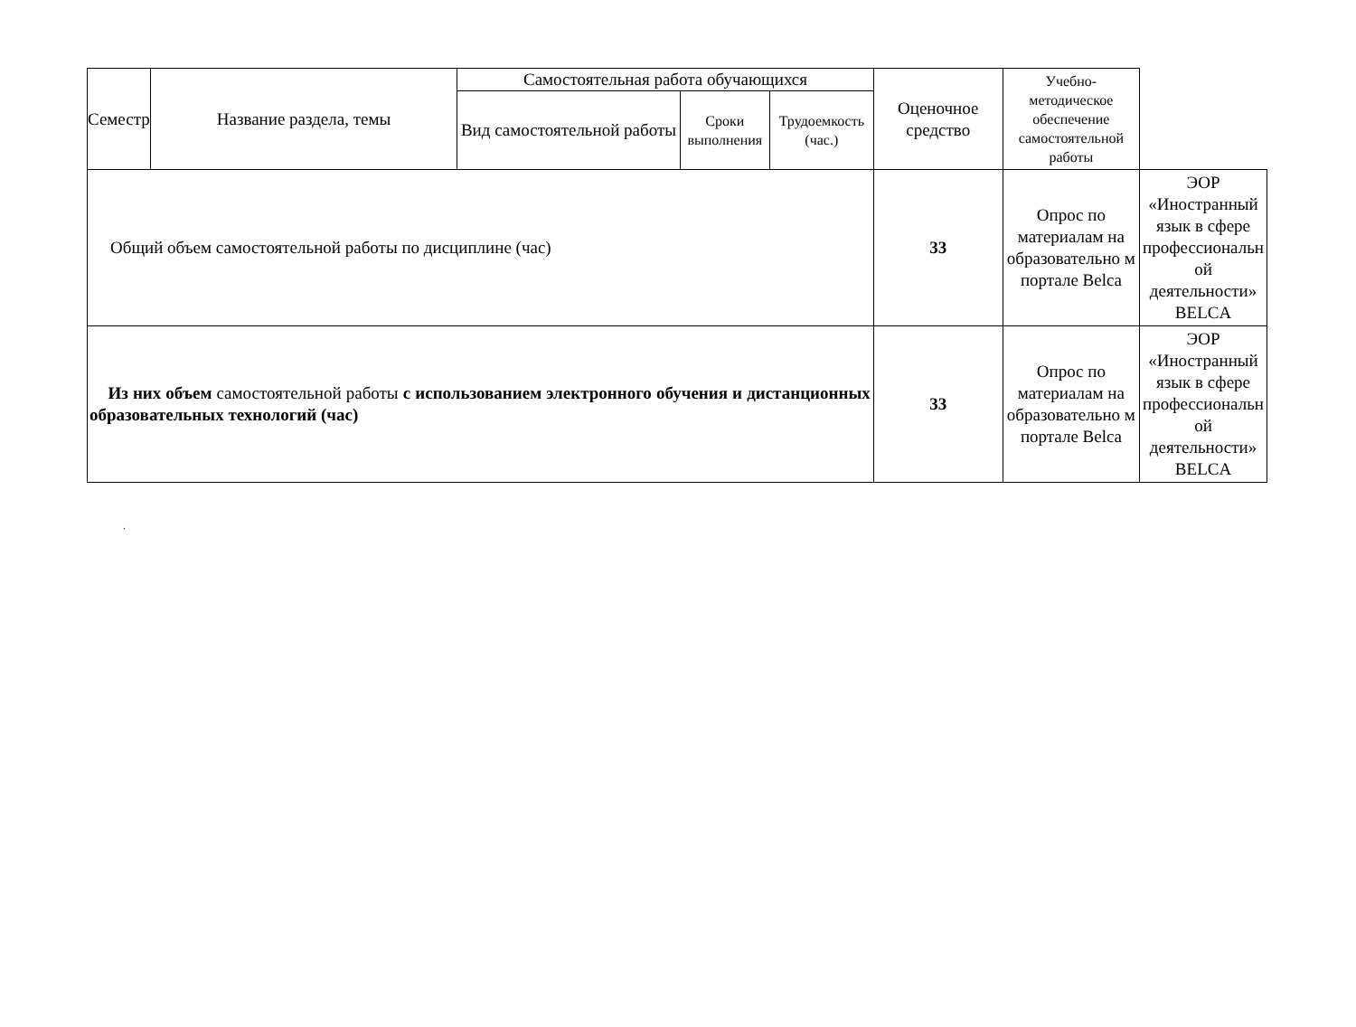| Семестр | Название раздела, темы | Самостоятельная работа обучающихся | | | Оценочное средство | Учебно-методическое обеспечение самостоятельной работы | |
| --- | --- | --- | --- | --- | --- | --- | --- |
| | | Вид самостоятельной работы | Сроки выполнения | Трудоемкость (час.) | | | |
| Общий объем самостоятельной работы по дисциплине (час) | | | | | 33 | Опрос по материалам на образовательно м портале Belca | ЭОР «Иностранный язык в сфере профессиональн ой деятельности» BELCA |
| Из них объем самостоятельной работы с использованием электронного обучения и дистанционных образовательных технологий (час) | | | | | 33 | Опрос по материалам на образовательно м портале Belca | ЭОР «Иностранный язык в сфере профессиональн ой деятельности» BELCA |
.